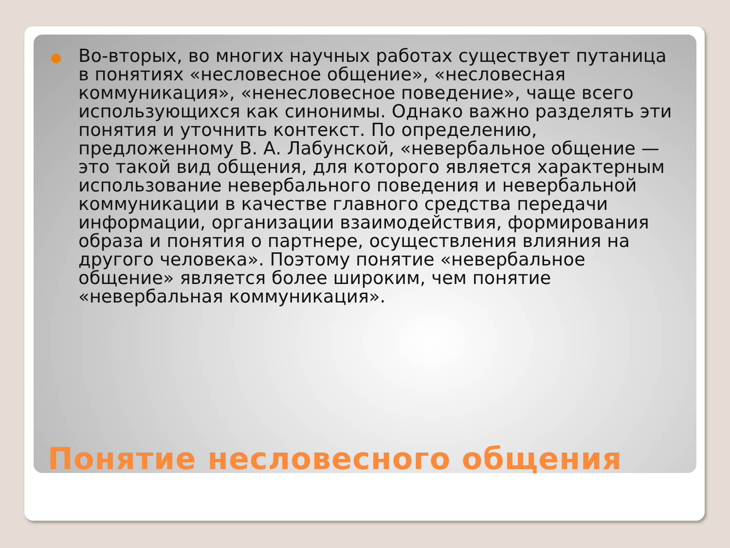Во-вторых, во многих научных работах существует путаница в понятиях «несловесное общение», «несловесная коммуникация», «ненесловесное поведение», чаще всего использующихся как синонимы. Однако важно разделять эти понятия и уточнить контекст. По определению, предложенному В. А. Лабунской, «невербальное общение — это такой вид общения, для которого является характерным использование невербального поведения и невербальной коммуникации в качестве главного средства передачи информации, организации взаимодействия, формирования образа и понятия о партнере, осуществления влияния на другого человека». Поэтому понятие «невербальное общение» является более широким, чем понятие «невербальная коммуникация».
Понятие несловесного общения